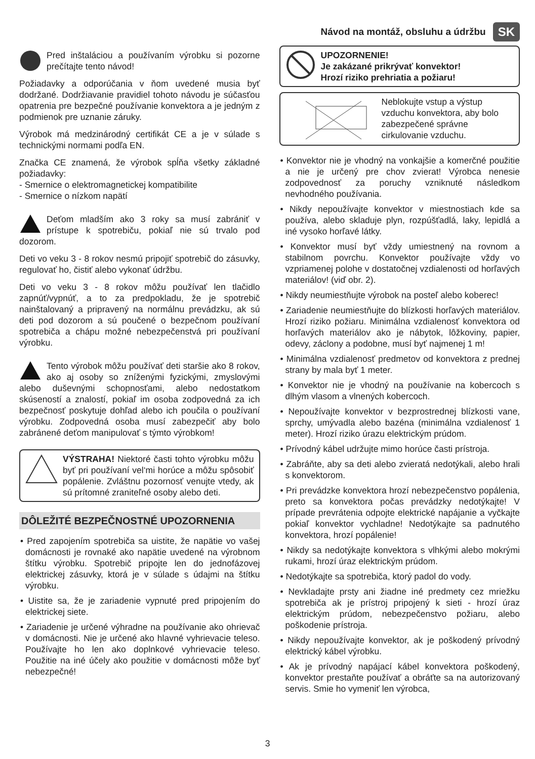Návod na montáž, obsluhu a údržbu SK
Pred inštaláciou a používaním výrobku si pozorne prečítajte tento návod!
Požiadavky a odporúčania v ňom uvedené musia byť dodržané. Dodržiavanie pravidiel tohoto návodu je súčasťou opatrenia pre bezpečné používanie konvektora a je jedným z podmienok pre uznanie záruky.
Výrobok má medzinárodný certifikát CE a je v súlade s technickými normami podľa EN.
Značka CE znamená, že výrobok spĺňa všetky základné požiadavky:
- Smernice o elektromagnetickej kompatibilite
- Smernice o nízkom napätí
Deťom mladším ako 3 roky sa musí zabrániť v prístupe k spotrebiču, pokiaľ nie sú trvalo pod dozorom.
Deti vo veku 3 - 8 rokov nesmú pripojiť spotrebič do zásuvky, regulovať ho, čistiť alebo vykonať údržbu.
Deti vo veku 3 - 8 rokov môžu používať len tlačidlo zapnúť/vypnúť, a to za predpokladu, že je spotrebič nainštalovaný a pripravený na normálnu prevádzku, ak sú deti pod dozorom a sú poučené o bezpečnom používaní spotrebiča a chápu možné nebezpečenstvá pri používaní výrobku.
Tento výrobok môžu používať deti staršie ako 8 rokov, ako aj osoby so zníženými fyzickými, zmyslovými alebo duševnými schopnosťami, alebo nedostatkom skúseností a znalostí, pokiaľ im osoba zodpovedná za ich bezpečnosť poskytuje dohľad alebo ich poučila o používaní výrobku. Zodpovedná osoba musí zabezpečiť aby bolo zabránené deťom manipulovať s týmto výrobkom!
VÝSTRAHA! Niektoré časti tohto výrobku môžu byť pri používaní vel‘mi horúce a môžu spôsobiť popálenie. Zvláštnu pozornosť venujte vtedy, ak sú prítomné zraniteľné osoby alebo deti.
DÔLEŽITÉ BEZPEČNOSTNÉ UPOZORNENIA
• Pred zapojením spotrebiča sa uistite, že napätie vo vašej domácnosti je rovnaké ako napätie uvedené na výrobnom štítku výrobku. Spotrebič pripojte len do jednofázovej elektrickej zásuvky, ktorá je v súlade s údajmi na štítku výrobku.
• Uistite sa, že je zariadenie vypnuté pred pripojením do elektrickej siete.
• Zariadenie je určené výhradne na používanie ako ohrievač v domácnosti. Nie je určené ako hlavné vyhrievacie teleso. Používajte ho len ako doplnkové vyhrievacie teleso. Použitie na iné účely ako použitie v domácnosti môže byť nebezpečné!
UPOZORNENIE!
Je zakázané prikrývať konvektor!
Hrozí riziko prehriatia a požiaru!
Neblokujte vstup a výstup vzduchu konvektora, aby bolo zabezpečené správne cirkulovanie vzduchu.
• Konvektor nie je vhodný na vonkajšie a komerčné použitie a nie je určený pre chov zvierat! Výrobca nenesie zodpovednosť za poruchy vzniknuté následkom nevhodného používania.
• Nikdy nepoužívajte konvektor v miestnostiach kde sa používa, alebo skladuje plyn, rozpúšťadlá, laky, lepidlá a iné vysoko horľavé látky.
• Konvektor musí byť vždy umiestnený na rovnom a stabilnom povrchu. Konvektor používajte vždy vo vzpriamenej polohe v dostatočnej vzdialenosti od horľavých materiálov! (viď obr. 2).
• Nikdy neumiestňujte výrobok na posteľ alebo koberec!
• Zariadenie neumiestňujte do blízkosti horľavých materiálov. Hrozí riziko požiaru. Minimálna vzdialenosť konvektora od horľavých materiálov ako je nábytok, lôžkoviny, papier, odevy, záclony a podobne, musí byť najmenej 1 m!
• Minimálna vzdialenosť predmetov od konvektora z prednej strany by mala byť 1 meter.
• Konvektor nie je vhodný na používanie na kobercoch s dlhým vlasom a vlnených kobercoch.
• Nepoužívajte konvektor v bezprostrednej blízkosti vane, sprchy, umývadla alebo bazéna (minimálna vzdialenosť 1 meter). Hrozí riziko úrazu elektrickým prúdom.
• Prívodný kábel udržujte mimo horúce časti prístroja.
• Zabráňte, aby sa deti alebo zvieratá nedotýkali, alebo hrali s konvektorom.
• Pri prevádzke konvektora hrozí nebezpečenstvo popálenia, preto sa konvektora počas prevádzky nedotýkajte! V prípade prevrátenia odpojte elektrické napájanie a vyčkajte pokiaľ konvektor vychladne! Nedotýkajte sa padnutého konvektora, hrozí popálenie!
• Nikdy sa nedotýkajte konvektora s vlhkými alebo mokrými rukami, hrozí úraz elektrickým prúdom.
• Nedotýkajte sa spotrebiča, ktorý padol do vody.
• Nevkladajte prsty ani žiadne iné predmety cez mriežku spotrebiča ak je prístroj pripojený k sieti - hrozí úraz elektrickým prúdom, nebezpečenstvo požiaru, alebo poškodenie prístroja.
• Nikdy nepoužívajte konvektor, ak je poškodený prívodný elektrický kábel výrobku.
• Ak je prívodný napájací kábel konvektora poškodený, konvektor prestaňte používať a obráťte sa na autorizovaný servis. Smie ho vymeniť len výrobca,
3